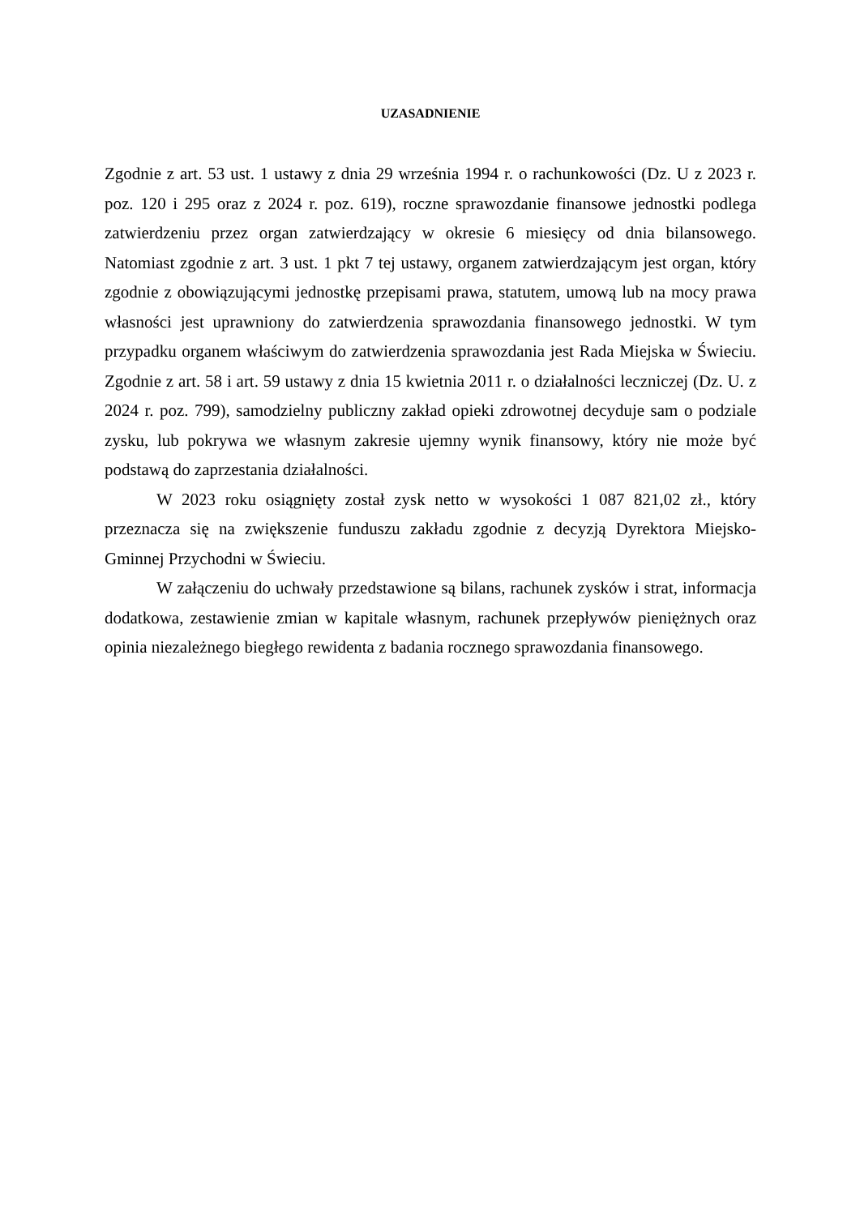UZASADNIENIE
Zgodnie z art. 53 ust. 1 ustawy z dnia 29 września 1994 r. o rachunkowości (Dz. U z 2023 r. poz. 120 i 295 oraz z 2024 r. poz. 619), roczne sprawozdanie finansowe jednostki podlega zatwierdzeniu przez organ zatwierdzający w okresie 6 miesięcy od dnia bilansowego. Natomiast zgodnie z art. 3 ust. 1 pkt 7 tej ustawy, organem zatwierdzającym jest organ, który zgodnie z obowiązującymi jednostkę przepisami prawa, statutem, umową lub na mocy prawa własności jest uprawniony do zatwierdzenia sprawozdania finansowego jednostki. W tym przypadku organem właściwym do zatwierdzenia sprawozdania jest Rada Miejska w Świeciu. Zgodnie z art. 58 i art. 59 ustawy z dnia 15 kwietnia 2011 r. o działalności leczniczej (Dz. U. z 2024 r. poz. 799), samodzielny publiczny zakład opieki zdrowotnej decyduje sam o podziale zysku, lub pokrywa we własnym zakresie ujemny wynik finansowy, który nie może być podstawą do zaprzestania działalności.
W 2023 roku osiągnięty został zysk netto w wysokości 1 087 821,02 zł., który przeznacza się na zwiększenie funduszu zakładu zgodnie z decyzją Dyrektora Miejsko-Gminnej Przychodni w Świeciu.
W załączeniu do uchwały przedstawione są bilans, rachunek zysków i strat, informacja dodatkowa, zestawienie zmian w kapitale własnym, rachunek przepływów pieniężnych oraz opinia niezależnego biegłego rewidenta z badania rocznego sprawozdania finansowego.